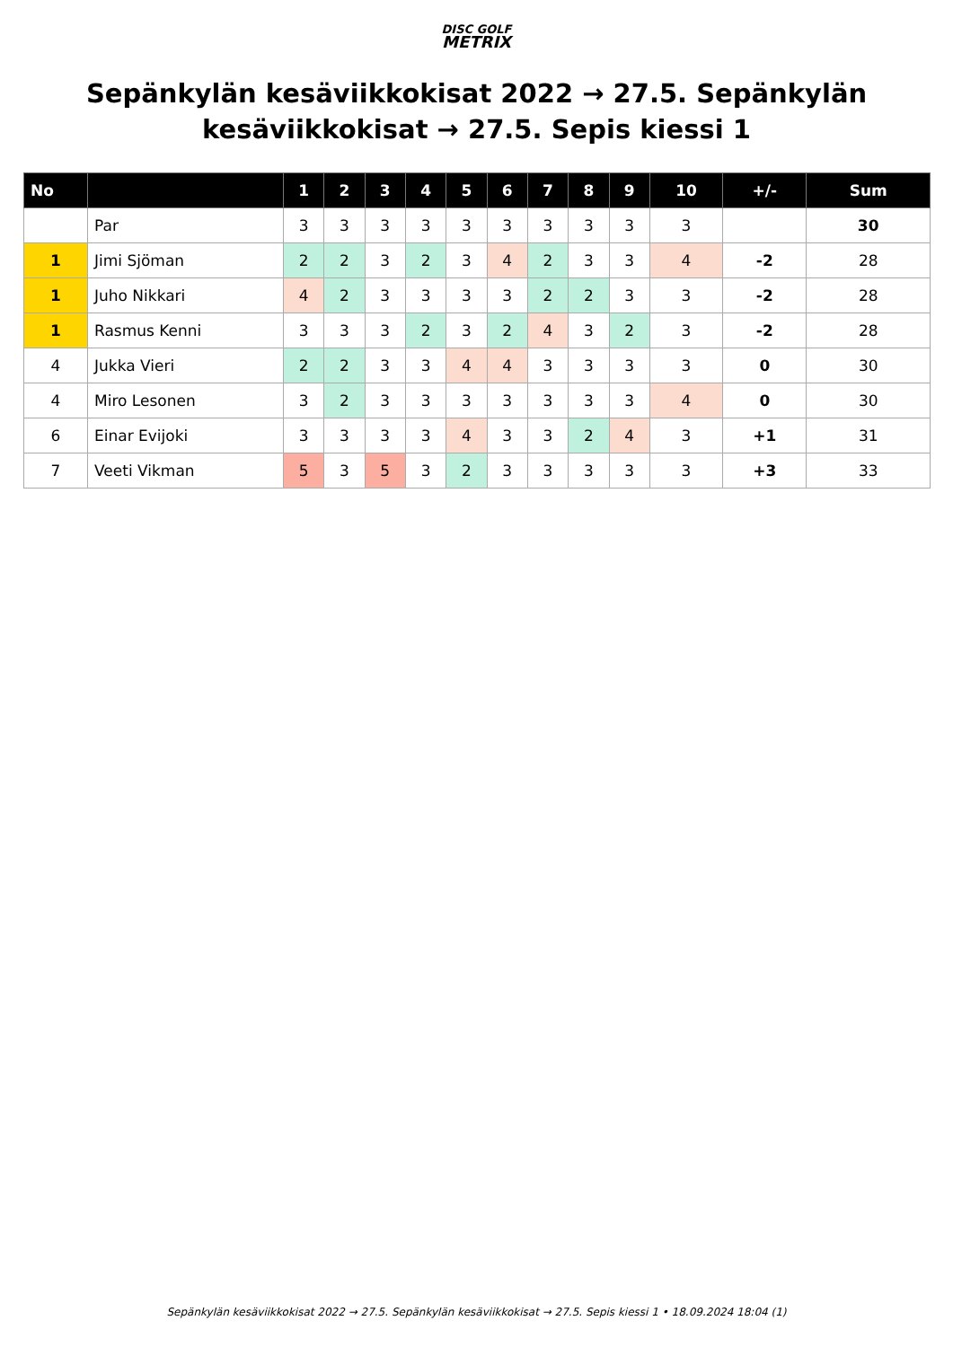DISC GOLF
METRIX
Sepänkylän kesäviikkokisat 2022 → 27.5. Sepänkylän kesäviikkokisat → 27.5. Sepis kiessi 1
| No | | 1 | 2 | 3 | 4 | 5 | 6 | 7 | 8 | 9 | 10 | +/- | Sum |
| --- | --- | --- | --- | --- | --- | --- | --- | --- | --- | --- | --- | --- | --- |
| | Par | 3 | 3 | 3 | 3 | 3 | 3 | 3 | 3 | 3 | 3 | | 30 |
| 1 | Jimi Sjöman | 2 | 2 | 3 | 2 | 3 | 4 | 2 | 3 | 3 | 4 | -2 | 28 |
| 1 | Juho Nikkari | 4 | 2 | 3 | 3 | 3 | 3 | 2 | 2 | 3 | 3 | -2 | 28 |
| 1 | Rasmus Kenni | 3 | 3 | 3 | 2 | 3 | 2 | 4 | 3 | 2 | 3 | -2 | 28 |
| 4 | Jukka Vieri | 2 | 2 | 3 | 3 | 4 | 4 | 3 | 3 | 3 | 3 | 0 | 30 |
| 4 | Miro Lesonen | 3 | 2 | 3 | 3 | 3 | 3 | 3 | 3 | 3 | 4 | 0 | 30 |
| 6 | Einar Evijoki | 3 | 3 | 3 | 3 | 4 | 3 | 3 | 2 | 4 | 3 | +1 | 31 |
| 7 | Veeti Vikman | 5 | 3 | 5 | 3 | 2 | 3 | 3 | 3 | 3 | 3 | +3 | 33 |
Sepänkylän kesäviikkokisat 2022 → 27.5. Sepänkylän kesäviikkokisat → 27.5. Sepis kiessi 1 • 18.09.2024 18:04 (1)